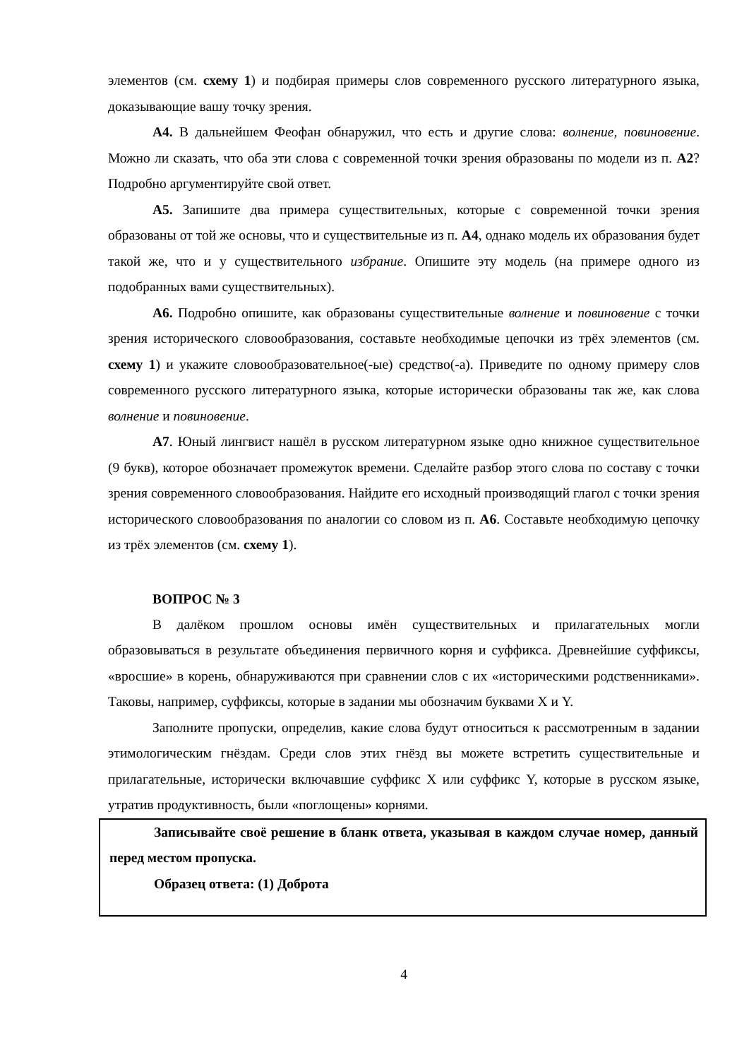элементов (см. схему 1) и подбирая примеры слов современного русского литературного языка, доказывающие вашу точку зрения.
А4. В дальнейшем Феофан обнаружил, что есть и другие слова: волнение, повиновение. Можно ли сказать, что оба эти слова с современной точки зрения образованы по модели из п. А2? Подробно аргументируйте свой ответ.
А5. Запишите два примера существительных, которые с современной точки зрения образованы от той же основы, что и существительные из п. А4, однако модель их образования будет такой же, что и у существительного избрание. Опишите эту модель (на примере одного из подобранных вами существительных).
А6. Подробно опишите, как образованы существительные волнение и повиновение с точки зрения исторического словообразования, составьте необходимые цепочки из трёх элементов (см. схему 1) и укажите словообразовательное(-ые) средство(-а). Приведите по одному примеру слов современного русского литературного языка, которые исторически образованы так же, как слова волнение и повиновение.
А7. Юный лингвист нашёл в русском литературном языке одно книжное существительное (9 букв), которое обозначает промежуток времени. Сделайте разбор этого слова по составу с точки зрения современного словообразования. Найдите его исходный производящий глагол с точки зрения исторического словообразования по аналогии со словом из п. А6. Составьте необходимую цепочку из трёх элементов (см. схему 1).
ВОПРОС № 3
В далёком прошлом основы имён существительных и прилагательных могли образовываться в результате объединения первичного корня и суффикса. Древнейшие суффиксы, «вросшие» в корень, обнаруживаются при сравнении слов с их «историческими родственниками». Таковы, например, суффиксы, которые в задании мы обозначим буквами X и Y.
Заполните пропуски, определив, какие слова будут относиться к рассмотренным в задании этимологическим гнёздам. Среди слов этих гнёзд вы можете встретить существительные и прилагательные, исторически включавшие суффикс X или суффикс Y, которые в русском языке, утратив продуктивность, были «поглощены» корнями.
Записывайте своё решение в бланк ответа, указывая в каждом случае номер, данный перед местом пропуска.
Образец ответа: (1) Доброта
4